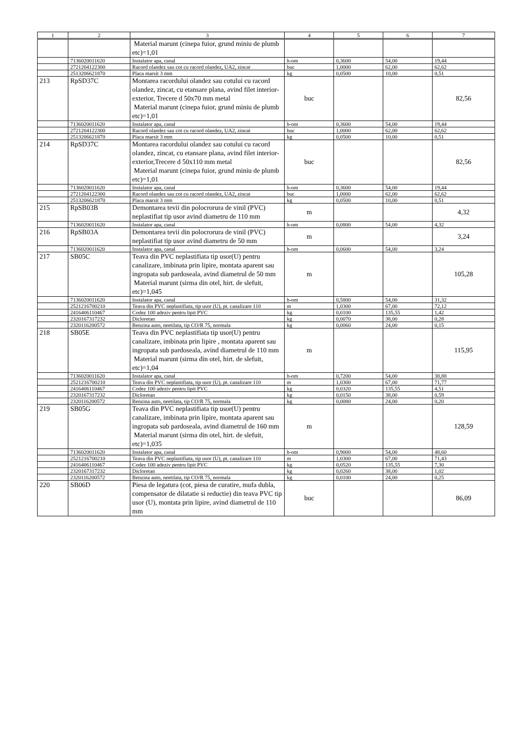| 1 | 2 | 3 | 4 | 5 | 6 | 7 |
| --- | --- | --- | --- | --- | --- | --- |
| | | Material marunt (cinepa fuior, grund miniu de plumb etc)=1,01 | | | | |
| | 7136020011620 | Instalator apa, canal | h-om | 0,3600 | 54,00 | 19,44 |
| | 2721204122300 | Racord olandez sau cot cu racord olandez, UA2, zincat | buc | 1,0000 | 62,00 | 62,62 |
| | 2513206621870 | Placa marsit 3 mm | kg | 0,0500 | 10,00 | 0,51 |
| 213 | RpSD37C | Montarea racordului olandez sau cotului cu racord olandez, zincat, cu etansare plana, avind filet interior-exterior, Trecere d 50x70 mm metal Material marunt (cinepa fuior, grund miniu de plumb etc)=1,01 | buc | | | 82,56 |
| | 7136020011620 | Instalator apa, canal | h-om | 0,3600 | 54,00 | 19,44 |
| | 2721204122300 | Racord olandez sau cot cu racord olandez, UA2, zincat | buc | 1,0000 | 62,00 | 62,62 |
| | 2513206621870 | Placa marsit 3 mm | kg | 0,0500 | 10,00 | 0,51 |
| 214 | RpSD37C | Montarea racordului olandez sau cotului cu racord olandez, zincat, cu etansare plana, avind filet interior-exterior,Trecere d 50x110 mm metal Material marunt (cinepa fuior, grund miniu de plumb etc)=1,01 | buc | | | 82,56 |
| | 7136020011620 | Instalator apa, canal | h-om | 0,3600 | 54,00 | 19,44 |
| | 2721204122300 | Racord olandez sau cot cu racord olandez, UA2, zincat | buc | 1,0000 | 62,00 | 62,62 |
| | 2513206621870 | Placa marsit 3 mm | kg | 0,0500 | 10,00 | 0,51 |
| 215 | RpSB03B | Demontarea tevii din polocrorura de vinil (PVC) neplastifiat tip usor avind diametru de 110 mm | m | | | 4,32 |
| | 7136020011620 | Instalator apa, canal | h-om | 0,0800 | 54,00 | 4,32 |
| 216 | RpSB03A | Demontarea tevii din polocrorura de vinil (PVC) neplastifiat tip usor avind diametru de 50 mm | m | | | 3,24 |
| | 7136020011620 | Instalator apa, canal | h-om | 0,0600 | 54,00 | 3,24 |
| 217 | SB05C | Teava din PVC neplastifiata tip usor(U) pentru canalizare, imbinata prin lipire, montata aparent sau ingropata sub pardoseala, avind diametrul de 50 mm Material marunt (sirma din otel, hirt. de slefuit, etc)=1,045 | m | | | 105,28 |
| | 7136020011620 | Instalator apa, canal | h-om | 0,5800 | 54,00 | 31,32 |
| | 2521216700210 | Teava din PVC neplastifiata, tip usor (U), pt. canalizare 110 | m | 1,0300 | 67,00 | 72,12 |
| | 2416406110467 | Codez 100 adeziv pentru lipit PVC | kg | 0,0100 | 135,55 | 1,42 |
| | 2320167317232 | Dicloretan | kg | 0,0070 | 38,00 | 0,28 |
| | 2320116200572 | Benzina auto, neetilata, tip CO/R 75, normala | kg | 0,0060 | 24,00 | 0,15 |
| 218 | SB05E | Teava din PVC neplastifiata tip usor(U) pentru canalizare, imbinata prin lipire , montata aparent sau ingropata sub pardoseala, avind diametrul de 110 mm Material marunt (sirma din otel, hirt. de slefuit, etc)=1,04 | m | | | 115,95 |
| | 7136020011620 | Instalator apa, canal | h-om | 0,7200 | 54,00 | 38,88 |
| | 2521216700210 | Teava din PVC neplastifiata, tip usor (U), pt. canalizare 110 | m | 1,0300 | 67,00 | 71,77 |
| | 2416406110467 | Codez 100 adeziv pentru lipit PVC | kg | 0,0320 | 135,55 | 4,51 |
| | 2320167317232 | Dicloretan | kg | 0,0150 | 38,00 | 0,59 |
| | 2320116200572 | Benzina auto, neetilata, tip CO/R 75, normala | kg | 0,0080 | 24,00 | 0,20 |
| 219 | SB05G | Teava din PVC neplastifiata tip usor(U) pentru canalizare, imbinata prin lipire, montata aparent sau ingropata sub pardoseala, avind diametrul de 160 mm Material marunt (sirma din otel, hirt. de slefuit, etc)=1,035 | m | | | 128,59 |
| | 7136020011620 | Instalator apa, canal | h-om | 0,9000 | 54,00 | 48,60 |
| | 2521216700210 | Teava din PVC neplastifiata, tip usor (U), pt. canalizare 110 | m | 1,0300 | 67,00 | 71,43 |
| | 2416406110467 | Codez 100 adeziv pentru lipit PVC | kg | 0,0520 | 135,55 | 7,30 |
| | 2320167317232 | Dicloretan | kg | 0,0260 | 38,00 | 1,02 |
| | 2320116200572 | Benzina auto, neetilata, tip CO/R 75, normala | kg | 0,0100 | 24,00 | 0,25 |
| 220 | SB06D | Piesa de legatura (cot, piesa de curatire, mufa dubla, compensator de dilatatie si reductie) din teava PVC tip usor (U), montata prin lipire, avind diametrul de 110 mm | buc | | | 86,09 |